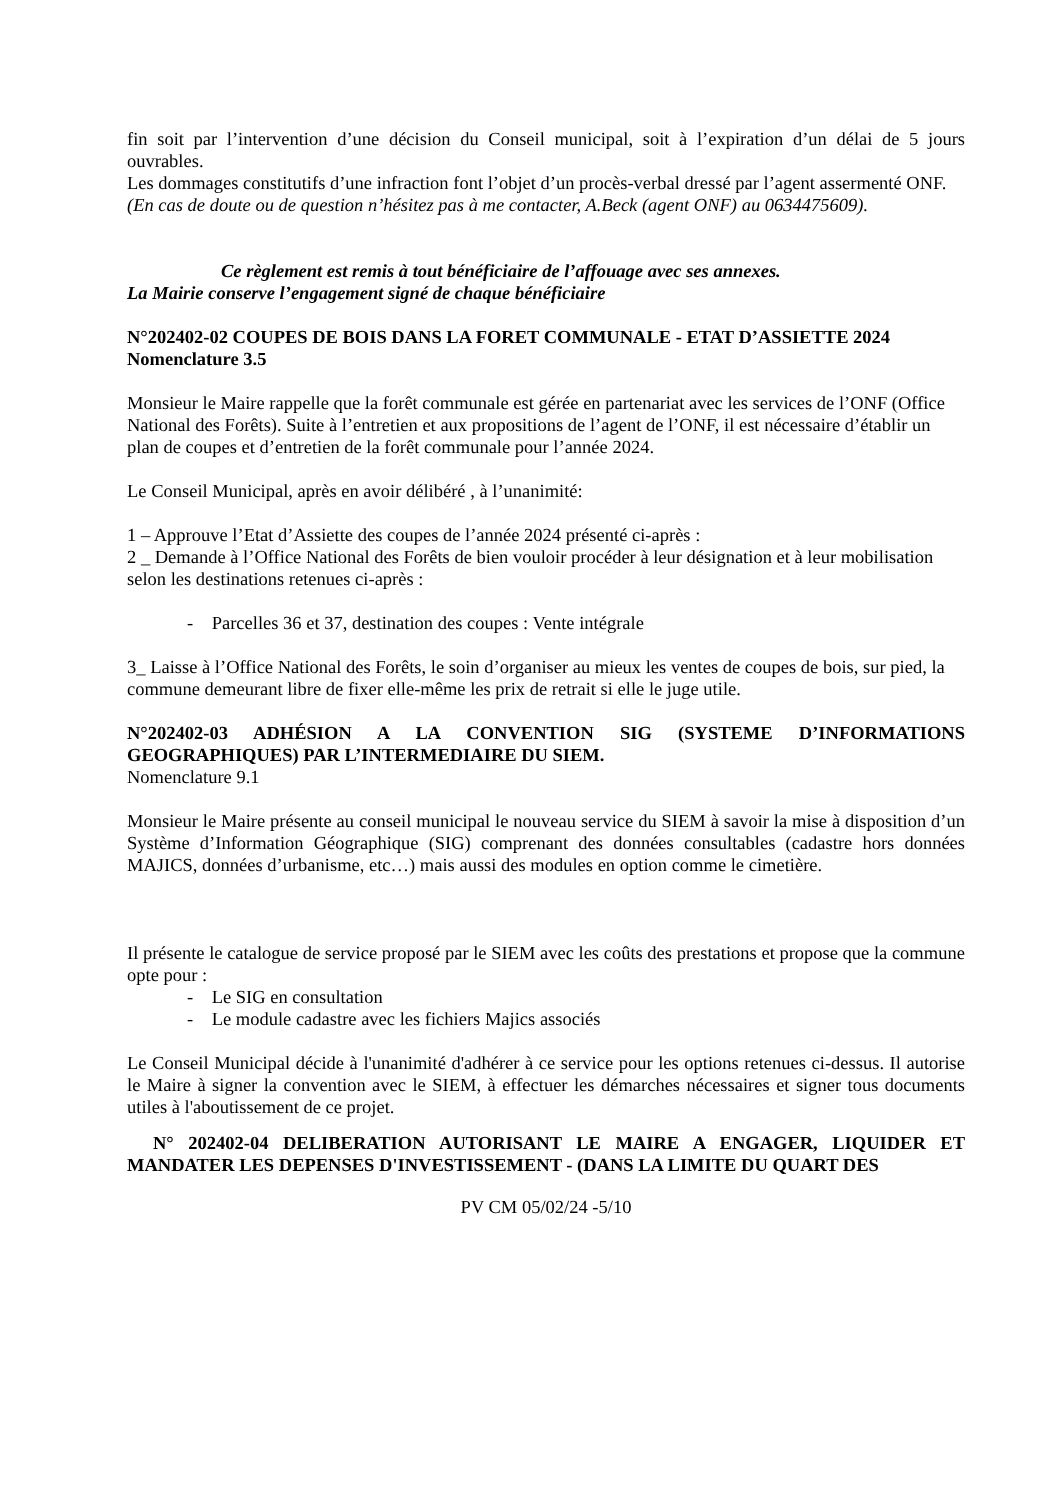fin soit par l’intervention d’une décision du Conseil municipal, soit à l’expiration d’un délai de 5 jours ouvrables.
Les dommages constitutifs d’une infraction font l’objet d’un procès-verbal dressé par l’agent assermenté ONF.
(En cas de doute ou de question n’hésitez pas à me contacter, A.Beck (agent ONF) au 0634475609).
Ce règlement est remis à tout bénéficiaire de l’affouage avec ses annexes.
La Mairie conserve l’engagement signé de chaque bénéficiaire
N°202402-02 COUPES DE BOIS DANS LA FORET COMMUNALE - ETAT D’ASSIETTE 2024
Nomenclature 3.5
Monsieur le Maire rappelle que la forêt communale est gérée en partenariat avec les services de l’ONF (Office National des Forêts). Suite à l’entretien et aux propositions de l’agent de l’ONF, il est nécessaire d’établir un plan de coupes et d’entretien de la forêt communale pour l’année 2024.
Le Conseil Municipal, après en avoir délibéré , à l’unanimité:
1 – Approuve l’Etat d’Assiette des coupes de l’année 2024 présenté ci-après :
2 _ Demande à l’Office National des Forêts de bien vouloir procéder à leur désignation et à leur mobilisation selon les destinations retenues ci-après :
- Parcelles 36 et 37, destination des coupes : Vente intégrale
3_ Laisse à l’Office National des Forêts, le soin d’organiser au mieux les ventes de coupes de bois, sur pied, la commune demeurant libre de fixer elle-même les prix de retrait si elle le juge utile.
N°202402-03 ADHÉSION A LA CONVENTION SIG (SYSTEME D’INFORMATIONS GEOGRAPHIQUES) PAR L’INTERMEDIAIRE DU SIEM.
Nomenclature 9.1
Monsieur le Maire présente au conseil municipal le nouveau service du SIEM à savoir la mise à disposition d’un Système d’Information Géographique (SIG) comprenant des données consultables (cadastre hors données MAJICS, données d’urbanisme, etc…) mais aussi des modules en option comme le cimetière.
Il présente le catalogue de service proposé par le SIEM avec les coûts des prestations et propose que la commune opte pour :
- Le SIG en consultation
- Le module cadastre avec les fichiers Majics associés
Le Conseil Municipal décide à l'unanimité d'adhérer à ce service pour les options retenues ci-dessus. Il autorise le Maire à signer la convention avec le SIEM, à effectuer les démarches nécessaires et signer tous documents utiles à l'aboutissement de ce projet.
N° 202402-04 DELIBERATION AUTORISANT LE MAIRE A ENGAGER, LIQUIDER ET MANDATER LES DEPENSES D'INVESTISSEMENT - (DANS LA LIMITE DU QUART DES
PV CM 05/02/24 -5/10